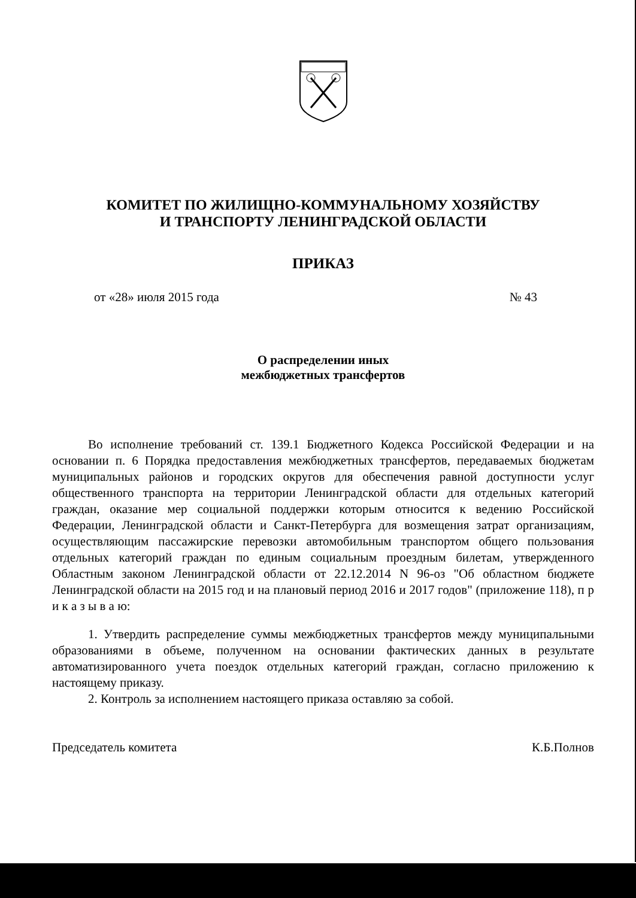КОМИТЕТ ПО ЖИЛИЩНО-КОММУНАЛЬНОМУ ХОЗЯЙСТВУ
И ТРАНСПОРТУ ЛЕНИНГРАДСКОЙ ОБЛАСТИ
ПРИКАЗ
от «28» июля 2015 года № 43
О распределении иных
межбюджетных трансфертов
Во исполнение требований ст. 139.1 Бюджетного Кодекса Российской Федерации и на основании п. 6 Порядка предоставления межбюджетных трансфертов, передаваемых бюджетам муниципальных районов и городских округов для обеспечения равной доступности услуг общественного транспорта на территории Ленинградской области для отдельных категорий граждан, оказание мер социальной поддержки которым относится к ведению Российской Федерации, Ленинградской области и Санкт-Петербурга для возмещения затрат организациям, осуществляющим пассажирские перевозки автомобильным транспортом общего пользования отдельных категорий граждан по единым социальным проездным билетам, утвержденного Областным законом Ленинградской области от 22.12.2014 N 96-оз "Об областном бюджете Ленинградской области на 2015 год и на плановый период 2016 и 2017 годов" (приложение 118), п р и к а з ы в а ю:
1. Утвердить распределение суммы межбюджетных трансфертов между муниципальными образованиями в объеме, полученном на основании фактических данных в результате автоматизированного учета поездок отдельных категорий граждан, согласно приложению к настоящему приказу.
2. Контроль за исполнением настоящего приказа оставляю за собой.
Председатель комитета К.Б.Полнов